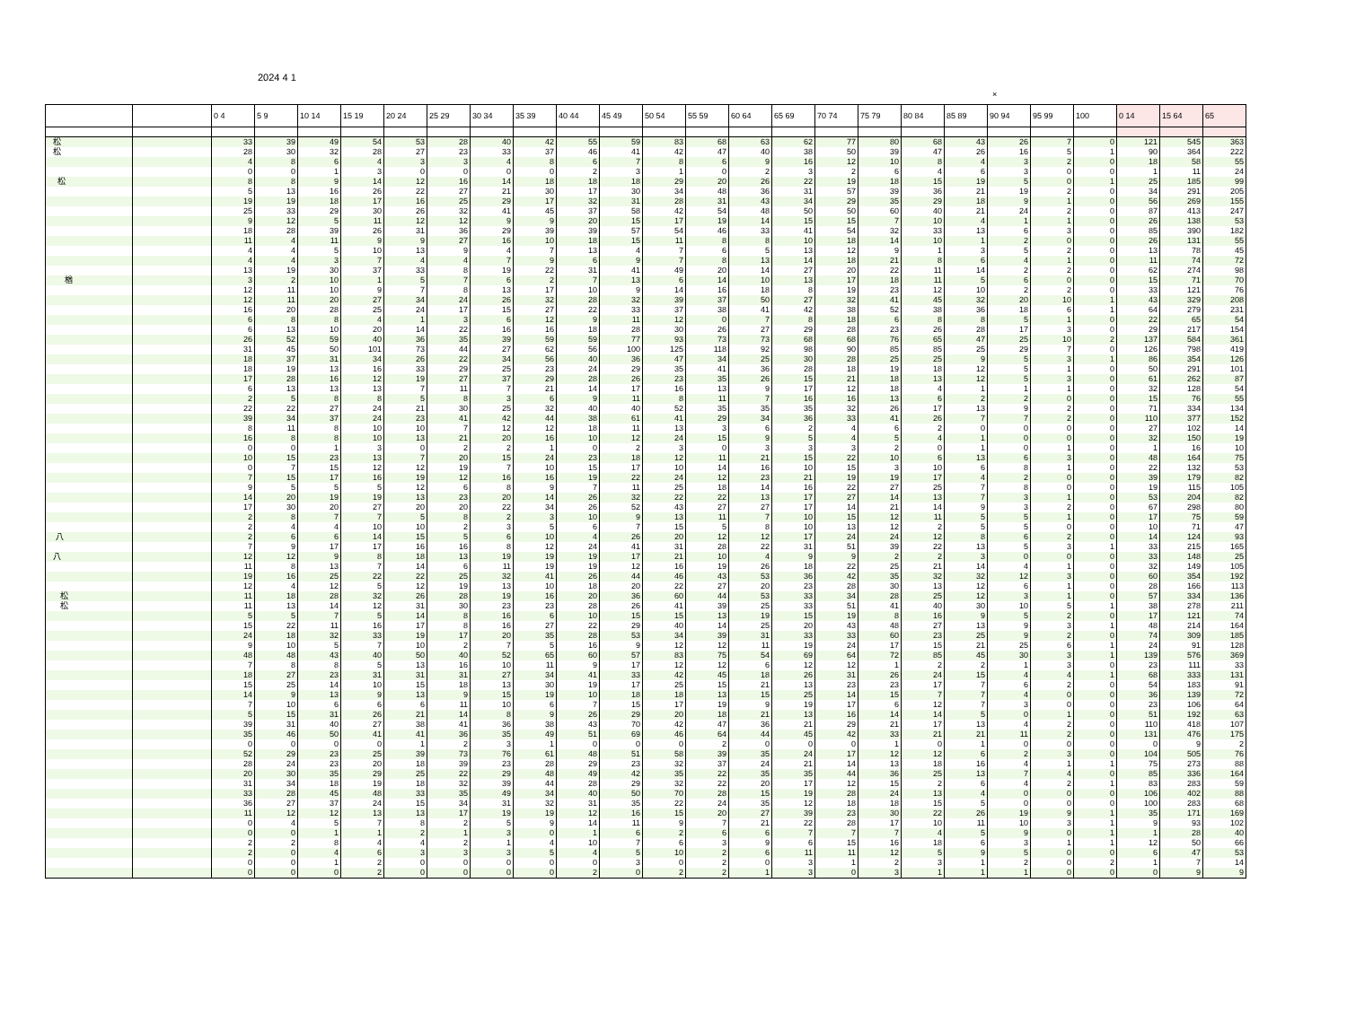2024 4 1
×
| | | 0 4 | 5 9 | 10 14 | 15 19 | 20 24 | 25 29 | 30 34 | 35 39 | 40 44 | 45 49 | 50 54 | 55 59 | 60 64 | 65 69 | 70 74 | 75 79 | 80 84 | 85 89 | 90 94 | 95 99 | 100 | 0 14 | 15 64 | 65 |
| --- | --- | --- | --- | --- | --- | --- | --- | --- | --- | --- | --- | --- | --- | --- | --- | --- | --- | --- | --- | --- | --- | --- | --- | --- | --- |
| 松 | | 33 | 39 | 49 | 54 | 53 | 28 | 40 | 42 | 55 | 59 | 83 | 68 | 63 | 62 | 77 | 80 | 68 | 43 | 26 | 7 | 0 | 121 | 545 | 363 |
| 松 | | 28 | 30 | 32 | 28 | 27 | 23 | 33 | 37 | 46 | 41 | 42 | 47 | 40 | 38 | 50 | 39 | 47 | 26 | 16 | 5 | 1 | 90 | 364 | 222 |
| | | 4 | 8 | 6 | 4 | 3 | 3 | 4 | 8 | 6 | 7 | 8 | 6 | 9 | 16 | 12 | 10 | 8 | 4 | 3 | 2 | 0 | 18 | 58 | 55 |
| | | 0 | 0 | 1 | 3 | 0 | 0 | 0 | 0 | 2 | 3 | 1 | 0 | 2 | 3 | 2 | 6 | 4 | 6 | 3 | 0 | 0 | 1 | 11 | 24 |
| 松 | | 8 | 8 | 9 | 14 | 12 | 16 | 14 | 18 | 18 | 18 | 29 | 20 | 26 | 22 | 19 | 18 | 15 | 19 | 5 | 0 | 1 | 25 | 185 | 99 |
| | | 5 | 13 | 16 | 26 | 22 | 27 | 21 | 30 | 17 | 30 | 34 | 48 | 36 | 31 | 57 | 39 | 36 | 21 | 19 | 2 | 0 | 34 | 291 | 205 |
| | | 19 | 19 | 18 | 17 | 16 | 25 | 29 | 17 | 32 | 31 | 28 | 31 | 43 | 34 | 29 | 35 | 29 | 18 | 9 | 1 | 0 | 56 | 269 | 155 |
| | | 25 | 33 | 29 | 30 | 26 | 32 | 41 | 45 | 37 | 58 | 42 | 54 | 48 | 50 | 50 | 60 | 40 | 21 | 24 | 2 | 0 | 87 | 413 | 247 |
| | | 9 | 12 | 5 | 11 | 12 | 12 | 9 | 9 | 20 | 15 | 17 | 19 | 14 | 15 | 15 | 7 | 10 | 4 | 1 | 1 | 0 | 26 | 138 | 53 |
| | | 18 | 28 | 39 | 26 | 31 | 36 | 29 | 39 | 39 | 57 | 54 | 46 | 33 | 41 | 54 | 32 | 33 | 13 | 6 | 3 | 0 | 85 | 390 | 182 |
| | | 11 | 4 | 11 | 9 | 9 | 27 | 16 | 10 | 18 | 15 | 11 | 8 | 8 | 10 | 18 | 14 | 10 | 1 | 2 | 0 | 0 | 26 | 131 | 55 |
| | | 4 | 4 | 5 | 10 | 13 | 9 | 4 | 7 | 13 | 4 | 7 | 6 | 5 | 13 | 12 | 9 | 1 | 3 | 5 | 2 | 0 | 13 | 78 | 45 |
| | | 4 | 4 | 3 | 7 | 4 | 4 | 7 | 9 | 6 | 9 | 7 | 8 | 13 | 14 | 18 | 21 | 8 | 6 | 4 | 1 | 0 | 11 | 74 | 72 |
| | | 13 | 19 | 30 | 37 | 33 | 8 | 19 | 22 | 31 | 41 | 49 | 20 | 14 | 27 | 20 | 22 | 11 | 14 | 2 | 2 | 0 | 62 | 274 | 98 |
| 楢 | | 3 | 2 | 10 | 1 | 5 | 7 | 6 | 2 | 7 | 13 | 6 | 14 | 10 | 13 | 17 | 18 | 11 | 5 | 6 | 0 | 0 | 15 | 71 | 70 |
| | | 12 | 11 | 10 | 9 | 7 | 8 | 13 | 17 | 10 | 9 | 14 | 16 | 18 | 8 | 19 | 23 | 12 | 10 | 2 | 2 | 0 | 33 | 121 | 76 |
| | | 12 | 11 | 20 | 27 | 34 | 24 | 26 | 32 | 28 | 32 | 39 | 37 | 50 | 27 | 32 | 41 | 45 | 32 | 20 | 10 | 1 | 43 | 329 | 208 |
| | | 16 | 20 | 28 | 25 | 24 | 17 | 15 | 27 | 22 | 33 | 37 | 38 | 41 | 42 | 38 | 52 | 38 | 36 | 18 | 6 | 1 | 64 | 279 | 231 |
| | | 6 | 8 | 8 | 4 | 1 | 3 | 6 | 12 | 9 | 11 | 12 | 0 | 7 | 8 | 18 | 6 | 8 | 8 | 5 | 1 | 0 | 22 | 65 | 54 |
| | | 6 | 13 | 10 | 20 | 14 | 22 | 16 | 16 | 18 | 28 | 30 | 26 | 27 | 29 | 28 | 23 | 26 | 28 | 17 | 3 | 0 | 29 | 217 | 154 |
| | | 26 | 52 | 59 | 40 | 36 | 35 | 39 | 59 | 59 | 77 | 93 | 73 | 73 | 68 | 68 | 76 | 65 | 47 | 25 | 10 | 2 | 137 | 584 | 361 |
| | | 31 | 45 | 50 | 101 | 73 | 44 | 27 | 62 | 56 | 100 | 125 | 118 | 92 | 98 | 90 | 85 | 85 | 25 | 29 | 7 | 0 | 126 | 798 | 419 |
| | | 18 | 37 | 31 | 34 | 26 | 22 | 34 | 56 | 40 | 36 | 47 | 34 | 25 | 30 | 28 | 25 | 25 | 9 | 5 | 3 | 1 | 86 | 354 | 126 |
| | | 18 | 19 | 13 | 16 | 33 | 29 | 25 | 23 | 24 | 29 | 35 | 41 | 36 | 28 | 18 | 19 | 18 | 12 | 5 | 1 | 0 | 50 | 291 | 101 |
| | | 17 | 28 | 16 | 12 | 19 | 27 | 37 | 29 | 28 | 26 | 23 | 35 | 26 | 15 | 21 | 18 | 13 | 12 | 5 | 3 | 0 | 61 | 262 | 87 |
| | | 6 | 13 | 13 | 13 | 7 | 11 | 7 | 21 | 14 | 17 | 16 | 13 | 9 | 17 | 12 | 18 | 4 | 1 | 1 | 1 | 0 | 32 | 128 | 54 |
| | | 2 | 5 | 8 | 8 | 5 | 8 | 3 | 6 | 9 | 11 | 8 | 11 | 7 | 16 | 16 | 13 | 6 | 2 | 2 | 0 | 0 | 15 | 76 | 55 |
| | | 22 | 22 | 27 | 24 | 21 | 30 | 25 | 32 | 40 | 40 | 52 | 35 | 35 | 35 | 32 | 26 | 17 | 13 | 9 | 2 | 0 | 71 | 334 | 134 |
| | | 39 | 34 | 37 | 24 | 23 | 41 | 42 | 44 | 38 | 61 | 41 | 29 | 34 | 36 | 33 | 41 | 26 | 7 | 7 | 2 | 0 | 110 | 377 | 152 |
| | | 8 | 11 | 8 | 10 | 10 | 7 | 12 | 12 | 18 | 11 | 13 | 3 | 6 | 2 | 4 | 6 | 2 | 0 | 0 | 0 | 0 | 27 | 102 | 14 |
| | | 16 | 8 | 8 | 10 | 13 | 21 | 20 | 16 | 10 | 12 | 24 | 15 | 9 | 5 | 4 | 5 | 4 | 1 | 0 | 0 | 0 | 32 | 150 | 19 |
| | | 0 | 0 | 1 | 3 | 0 | 2 | 2 | 1 | 0 | 2 | 3 | 0 | 3 | 3 | 3 | 2 | 0 | 1 | 0 | 1 | 0 | 1 | 16 | 10 |
| | | 10 | 15 | 23 | 13 | 7 | 20 | 15 | 24 | 23 | 18 | 12 | 11 | 21 | 15 | 22 | 10 | 6 | 13 | 6 | 3 | 0 | 48 | 164 | 75 |
| | | 0 | 7 | 15 | 12 | 12 | 19 | 7 | 10 | 15 | 17 | 10 | 14 | 16 | 10 | 15 | 3 | 10 | 6 | 8 | 1 | 0 | 22 | 132 | 53 |
| | | 7 | 15 | 17 | 16 | 19 | 12 | 16 | 16 | 19 | 22 | 24 | 12 | 23 | 21 | 19 | 19 | 17 | 4 | 2 | 0 | 0 | 39 | 179 | 82 |
| | | 9 | 5 | 5 | 5 | 12 | 6 | 8 | 9 | 7 | 11 | 25 | 18 | 14 | 16 | 22 | 27 | 25 | 7 | 8 | 0 | 0 | 19 | 115 | 105 |
| | | 14 | 20 | 19 | 19 | 13 | 23 | 20 | 14 | 26 | 32 | 22 | 22 | 13 | 17 | 27 | 14 | 13 | 7 | 3 | 1 | 0 | 53 | 204 | 82 |
| | | 17 | 30 | 20 | 27 | 20 | 20 | 22 | 34 | 26 | 52 | 43 | 27 | 27 | 17 | 14 | 21 | 14 | 9 | 3 | 2 | 0 | 67 | 298 | 80 |
| | | 2 | 8 | 7 | 7 | 5 | 8 | 2 | 3 | 10 | 9 | 13 | 11 | 7 | 10 | 15 | 12 | 11 | 5 | 5 | 1 | 0 | 17 | 75 | 59 |
| | | 2 | 4 | 4 | 10 | 10 | 2 | 3 | 5 | 6 | 7 | 15 | 5 | 8 | 10 | 13 | 12 | 2 | 5 | 5 | 0 | 0 | 10 | 71 | 47 |
| 八 | | 2 | 6 | 6 | 14 | 15 | 5 | 6 | 10 | 4 | 26 | 20 | 12 | 12 | 17 | 24 | 24 | 12 | 8 | 6 | 2 | 0 | 14 | 124 | 93 |
| | | 7 | 9 | 17 | 17 | 16 | 16 | 8 | 12 | 24 | 41 | 31 | 28 | 22 | 31 | 51 | 39 | 22 | 13 | 5 | 3 | 1 | 33 | 215 | 165 |
| 八 | | 12 | 12 | 9 | 8 | 18 | 13 | 19 | 19 | 19 | 17 | 21 | 10 | 4 | 9 | 9 | 2 | 2 | 3 | 0 | 0 | 0 | 33 | 148 | 25 |
| | | 11 | 8 | 13 | 7 | 14 | 6 | 11 | 19 | 19 | 12 | 16 | 19 | 26 | 18 | 22 | 25 | 21 | 14 | 4 | 1 | 0 | 32 | 149 | 105 |
| | | 19 | 16 | 25 | 22 | 22 | 25 | 32 | 41 | 26 | 44 | 46 | 43 | 53 | 36 | 42 | 35 | 32 | 32 | 12 | 3 | 0 | 60 | 354 | 192 |
| | | 12 | 4 | 12 | 5 | 12 | 19 | 13 | 10 | 18 | 20 | 22 | 27 | 20 | 23 | 28 | 30 | 13 | 12 | 6 | 1 | 0 | 28 | 166 | 113 |
| 松 | | 11 | 18 | 28 | 32 | 26 | 28 | 19 | 16 | 20 | 36 | 60 | 44 | 53 | 33 | 34 | 28 | 25 | 12 | 3 | 1 | 0 | 57 | 334 | 136 |
| 松 | | 11 | 13 | 14 | 12 | 31 | 30 | 23 | 23 | 28 | 26 | 41 | 39 | 25 | 33 | 51 | 41 | 40 | 30 | 10 | 5 | 1 | 38 | 278 | 211 |
| | | 5 | 5 | 7 | 5 | 14 | 8 | 16 | 6 | 10 | 15 | 15 | 13 | 19 | 15 | 19 | 8 | 16 | 9 | 5 | 2 | 0 | 17 | 121 | 74 |
| | | 15 | 22 | 11 | 16 | 17 | 8 | 16 | 27 | 22 | 29 | 40 | 14 | 25 | 20 | 43 | 48 | 27 | 13 | 9 | 3 | 1 | 48 | 214 | 164 |
| | | 24 | 18 | 32 | 33 | 19 | 17 | 20 | 35 | 28 | 53 | 34 | 39 | 31 | 33 | 33 | 60 | 23 | 25 | 9 | 2 | 0 | 74 | 309 | 185 |
| | | 9 | 10 | 5 | 7 | 10 | 2 | 7 | 5 | 16 | 9 | 12 | 12 | 11 | 19 | 24 | 17 | 15 | 21 | 25 | 6 | 1 | 24 | 91 | 128 |
| | | 48 | 48 | 43 | 40 | 50 | 40 | 52 | 65 | 60 | 57 | 83 | 75 | 54 | 69 | 64 | 72 | 85 | 45 | 30 | 3 | 1 | 139 | 576 | 369 |
| | | 7 | 8 | 8 | 5 | 13 | 16 | 10 | 11 | 9 | 17 | 12 | 12 | 6 | 12 | 12 | 1 | 2 | 2 | 1 | 3 | 0 | 23 | 111 | 33 |
| | | 18 | 27 | 23 | 31 | 31 | 31 | 27 | 34 | 41 | 33 | 42 | 45 | 18 | 26 | 31 | 26 | 24 | 15 | 4 | 4 | 1 | 68 | 333 | 131 |
| | | 15 | 25 | 14 | 10 | 15 | 18 | 13 | 30 | 19 | 17 | 25 | 15 | 21 | 13 | 23 | 23 | 17 | 7 | 6 | 2 | 0 | 54 | 183 | 91 |
| | | 14 | 9 | 13 | 9 | 13 | 9 | 15 | 19 | 10 | 18 | 18 | 13 | 15 | 25 | 14 | 15 | 7 | 7 | 4 | 0 | 0 | 36 | 139 | 72 |
| | | 7 | 10 | 6 | 6 | 6 | 11 | 10 | 6 | 7 | 15 | 17 | 19 | 9 | 19 | 17 | 6 | 12 | 7 | 3 | 0 | 0 | 23 | 106 | 64 |
| | | 5 | 15 | 31 | 26 | 21 | 14 | 8 | 9 | 26 | 29 | 20 | 18 | 21 | 13 | 16 | 14 | 14 | 5 | 0 | 1 | 0 | 51 | 192 | 63 |
| | | 39 | 31 | 40 | 27 | 38 | 41 | 36 | 38 | 43 | 70 | 42 | 47 | 36 | 21 | 29 | 21 | 17 | 13 | 4 | 2 | 0 | 110 | 418 | 107 |
| | | 35 | 46 | 50 | 41 | 41 | 36 | 35 | 49 | 51 | 69 | 46 | 64 | 44 | 45 | 42 | 33 | 21 | 21 | 11 | 2 | 0 | 131 | 476 | 175 |
| | | 0 | 0 | 0 | 0 | 1 | 2 | 3 | 1 | 0 | 0 | 0 | 2 | 0 | 0 | 0 | 1 | 0 | 1 | 0 | 0 | 0 | 0 | 9 | 2 |
| | | 52 | 29 | 23 | 25 | 39 | 73 | 76 | 61 | 48 | 51 | 58 | 39 | 35 | 24 | 17 | 12 | 12 | 6 | 2 | 3 | 0 | 104 | 505 | 76 |
| | | 28 | 24 | 23 | 20 | 18 | 39 | 23 | 28 | 29 | 23 | 32 | 37 | 24 | 21 | 14 | 13 | 18 | 16 | 4 | 1 | 1 | 75 | 273 | 88 |
| | | 20 | 30 | 35 | 29 | 25 | 22 | 29 | 48 | 49 | 42 | 35 | 22 | 35 | 35 | 44 | 36 | 25 | 13 | 7 | 4 | 0 | 85 | 336 | 164 |
| | | 31 | 34 | 18 | 19 | 18 | 32 | 39 | 44 | 28 | 29 | 32 | 22 | 20 | 17 | 12 | 15 | 2 | 6 | 4 | 2 | 1 | 83 | 283 | 59 |
| | | 33 | 28 | 45 | 48 | 33 | 35 | 49 | 34 | 40 | 50 | 70 | 28 | 15 | 19 | 28 | 24 | 13 | 4 | 0 | 0 | 0 | 106 | 402 | 88 |
| | | 36 | 27 | 37 | 24 | 15 | 34 | 31 | 32 | 31 | 35 | 22 | 24 | 35 | 12 | 18 | 18 | 15 | 5 | 0 | 0 | 0 | 100 | 283 | 68 |
| | | 11 | 12 | 12 | 13 | 13 | 17 | 19 | 19 | 12 | 16 | 15 | 20 | 27 | 39 | 23 | 30 | 22 | 26 | 19 | 9 | 1 | 35 | 171 | 169 |
| | | 0 | 4 | 5 | 7 | 8 | 2 | 5 | 9 | 14 | 11 | 9 | 7 | 21 | 22 | 28 | 17 | 10 | 11 | 10 | 3 | 1 | 9 | 93 | 102 |
| | | 0 | 0 | 1 | 1 | 2 | 1 | 3 | 0 | 1 | 6 | 2 | 6 | 6 | 7 | 7 | 7 | 4 | 5 | 9 | 0 | 1 | 1 | 28 | 40 |
| | | 2 | 2 | 8 | 4 | 4 | 2 | 1 | 4 | 10 | 7 | 6 | 3 | 9 | 6 | 15 | 16 | 18 | 6 | 3 | 1 | 1 | 12 | 50 | 66 |
| | | 2 | 0 | 4 | 6 | 3 | 3 | 3 | 5 | 4 | 5 | 10 | 2 | 6 | 11 | 11 | 12 | 5 | 9 | 5 | 0 | 0 | 6 | 47 | 53 |
| | | 0 | 0 | 1 | 2 | 0 | 0 | 0 | 0 | 0 | 3 | 0 | 2 | 0 | 3 | 1 | 2 | 3 | 1 | 2 | 0 | 2 | 1 | 7 | 14 |
| | | 0 | 0 | 0 | 2 | 0 | 0 | 0 | 0 | 2 | 0 | 2 | 2 | 1 | 3 | 0 | 3 | 1 | 1 | 1 | 0 | 0 | 0 | 9 | 9 |